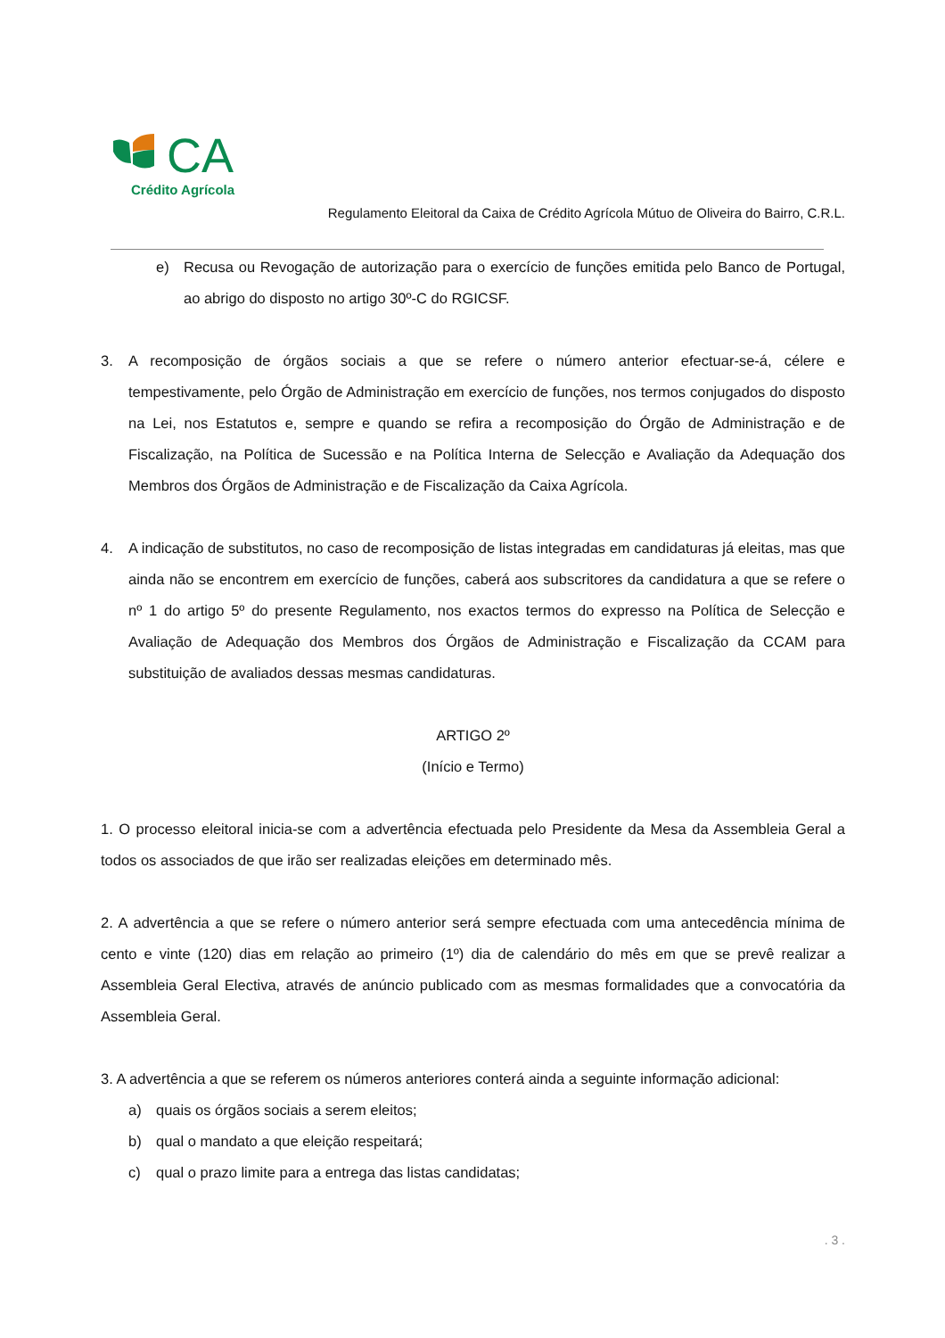CA
Crédito Agrícola
Regulamento Eleitoral da Caixa de Crédito Agrícola Mútuo de Oliveira do Bairro, C.R.L.
e) Recusa ou Revogação de autorização para o exercício de funções emitida pelo Banco de Portugal, ao abrigo do disposto no artigo 30º-C do RGICSF.
3. A recomposição de órgãos sociais a que se refere o número anterior efectuar-se-á, célere e tempestivamente, pelo Órgão de Administração em exercício de funções, nos termos conjugados do disposto na Lei, nos Estatutos e, sempre e quando se refira a recomposição do Órgão de Administração e de Fiscalização, na Política de Sucessão e na Política Interna de Selecção e Avaliação da Adequação dos Membros dos Órgãos de Administração e de Fiscalização da Caixa Agrícola.
4. A indicação de substitutos, no caso de recomposição de listas integradas em candidaturas já eleitas, mas que ainda não se encontrem em exercício de funções, caberá aos subscritores da candidatura a que se refere o nº 1 do artigo 5º do presente Regulamento, nos exactos termos do expresso na Política de Selecção e Avaliação de Adequação dos Membros dos Órgãos de Administração e Fiscalização da CCAM para substituição de avaliados dessas mesmas candidaturas.
ARTIGO 2º
(Início e Termo)
1. O processo eleitoral inicia-se com a advertência efectuada pelo Presidente da Mesa da Assembleia Geral a todos os associados de que irão ser realizadas eleições em determinado mês.
2. A advertência a que se refere o número anterior será sempre efectuada com uma antecedência mínima de cento e vinte (120) dias em relação ao primeiro (1º) dia de calendário do mês em que se prevê realizar a Assembleia Geral Electiva, através de anúncio publicado com as mesmas formalidades que a convocatória da Assembleia Geral.
3. A advertência a que se referem os números anteriores conterá ainda a seguinte informação adicional:
a) quais os órgãos sociais a serem eleitos;
b) qual o mandato a que eleição respeitará;
c) qual o prazo limite para a entrega das listas candidatas;
. 3 .